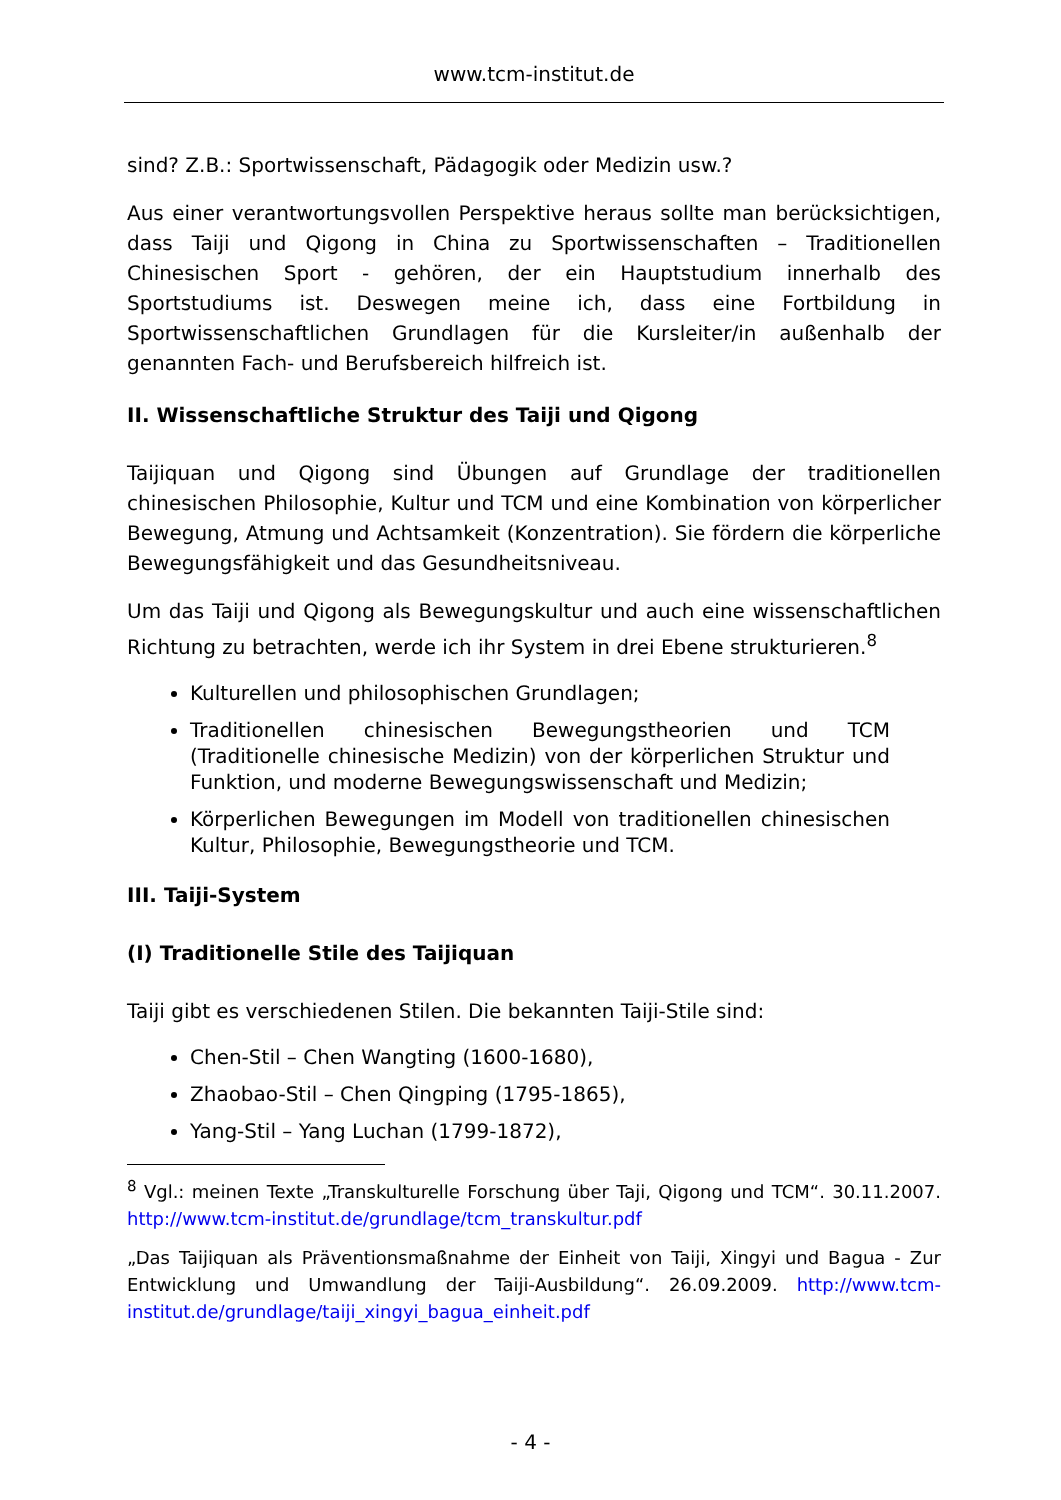www.tcm-institut.de
sind? Z.B.: Sportwissenschaft, Pädagogik oder Medizin usw.?
Aus einer verantwortungsvollen Perspektive heraus sollte man berücksichtigen, dass Taiji und Qigong in China zu Sportwissenschaften – Traditionellen Chinesischen Sport - gehören, der ein Hauptstudium innerhalb des Sportstudiums ist. Deswegen meine ich, dass eine Fortbildung in Sportwissenschaftlichen Grundlagen für die Kursleiter/in außenhalb der genannten Fach- und Berufsbereich hilfreich ist.
II. Wissenschaftliche Struktur des Taiji und Qigong
Taijiquan und Qigong sind Übungen auf Grundlage der traditionellen chinesischen Philosophie, Kultur und TCM und eine Kombination von körperlicher Bewegung, Atmung und Achtsamkeit (Konzentration). Sie fördern die körperliche Bewegungsfähigkeit und das Gesundheitsniveau.
Um das Taiji und Qigong als Bewegungskultur und auch eine wissenschaftlichen Richtung zu betrachten, werde ich ihr System in drei Ebene strukturieren.<sup>8</sup>
Kulturellen und philosophischen Grundlagen;
Traditionellen chinesischen Bewegungstheorien und TCM (Traditionelle chinesische Medizin) von der körperlichen Struktur und Funktion, und moderne Bewegungswissenschaft und Medizin;
Körperlichen Bewegungen im Modell von traditionellen chinesischen Kultur, Philosophie, Bewegungstheorie und TCM.
III. Taiji-System
(I) Traditionelle Stile des Taijiquan
Taiji gibt es verschiedenen Stilen. Die bekannten Taiji-Stile sind:
Chen-Stil – Chen Wangting (1600-1680),
Zhaobao-Stil – Chen Qingping (1795-1865),
Yang-Stil – Yang Luchan (1799-1872),
<sup>8</sup> Vgl.: meinen Texte „Transkulturelle Forschung über Taji, Qigong und TCM“. 30.11.2007. http://www.tcm-institut.de/grundlage/tcm_transkultur.pdf
„Das Taijiquan als Präventionsmaßnahme der Einheit von Taiji, Xingyi und Bagua - Zur Entwicklung und Umwandlung der Taiji-Ausbildung“. 26.09.2009. http://www.tcm-institut.de/grundlage/taiji_xingyi_bagua_einheit.pdf
- 4 -